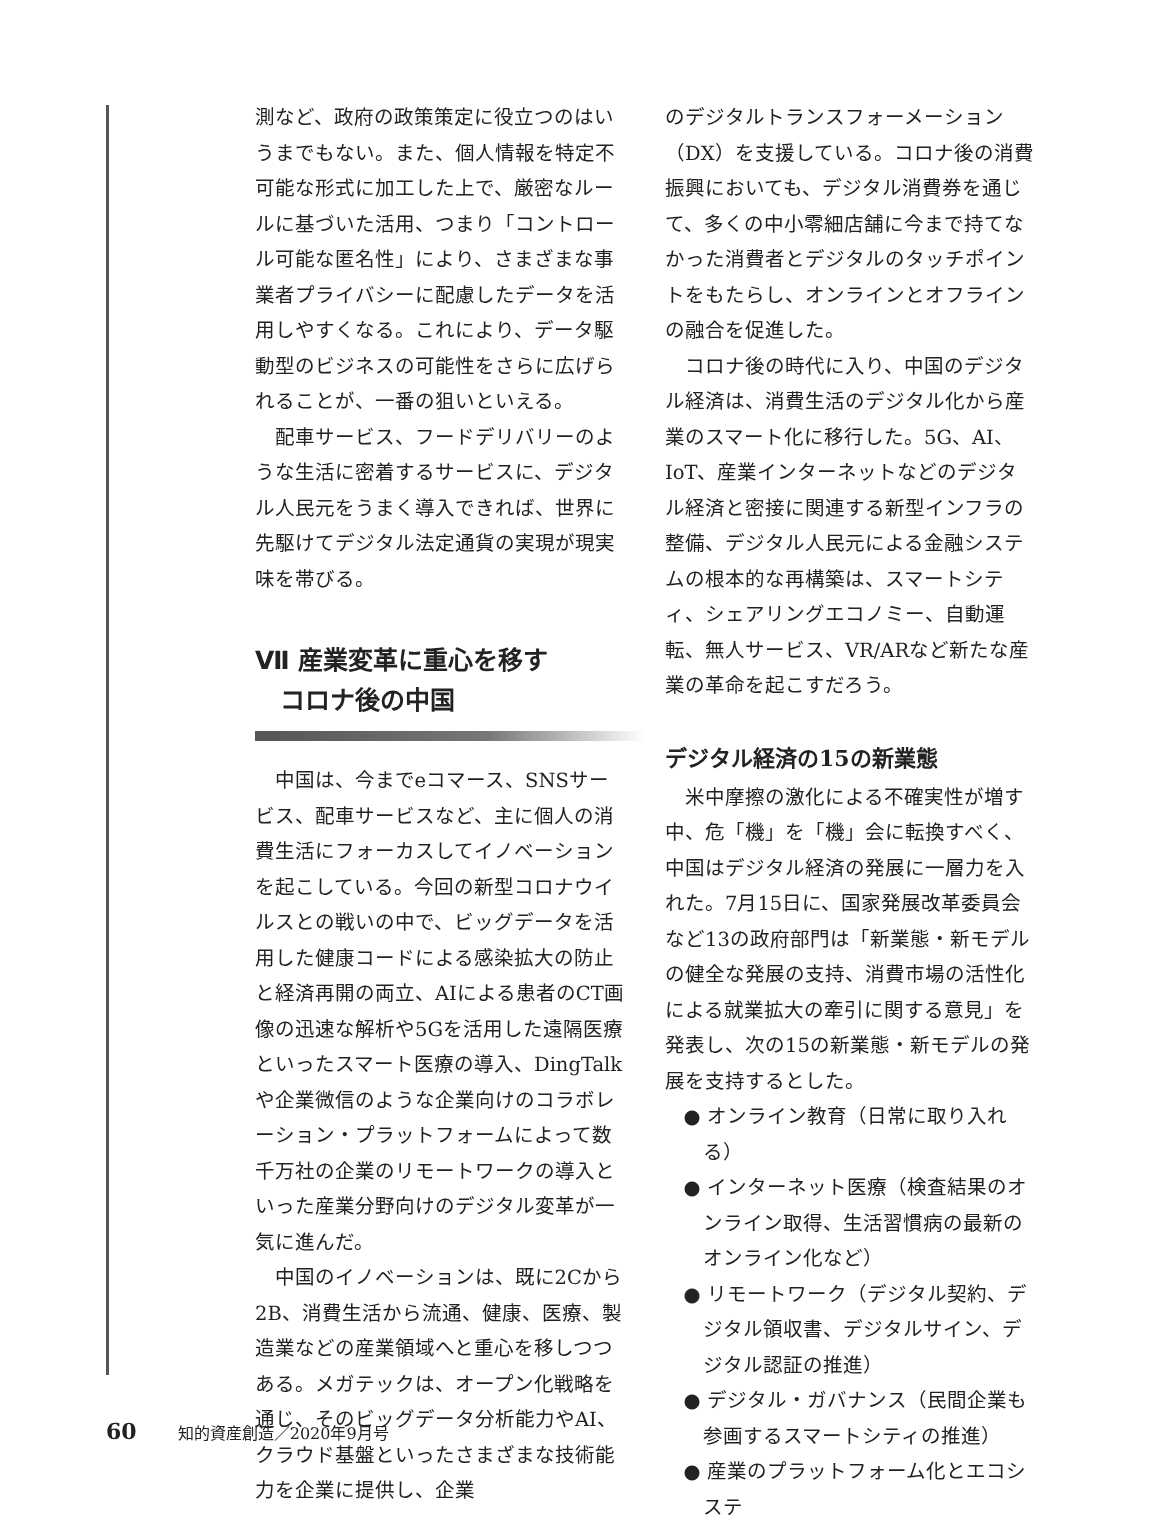測など、政府の政策策定に役立つのはいうまでもない。また、個人情報を特定不可能な形式に加工した上で、厳密なルールに基づいた活用、つまり「コントロール可能な匿名性」により、さまざまな事業者プライバシーに配慮したデータを活用しやすくなる。これにより、データ駆動型のビジネスの可能性をさらに広げられることが、一番の狙いといえる。
配車サービス、フードデリバリーのような生活に密着するサービスに、デジタル人民元をうまく導入できれば、世界に先駆けてデジタル法定通貨の実現が現実味を帯びる。
Ⅶ 産業変革に重心を移す
　コロナ後の中国
中国は、今までeコマース、SNSサービス、配車サービスなど、主に個人の消費生活にフォーカスしてイノベーションを起こしている。今回の新型コロナウイルスとの戦いの中で、ビッグデータを活用した健康コードによる感染拡大の防止と経済再開の両立、AIによる患者のCT画像の迅速な解析や5Gを活用した遠隔医療といったスマート医療の導入、DingTalkや企業微信のような企業向けのコラボレーション・プラットフォームによって数千万社の企業のリモートワークの導入といった産業分野向けのデジタル変革が一気に進んだ。
中国のイノベーションは、既に2Cから2B、消費生活から流通、健康、医療、製造業などの産業領域へと重心を移しつつある。メガテックは、オープン化戦略を通じ、そのビッグデータ分析能力やAI、クラウド基盤といったさまざまな技術能力を企業に提供し、企業
のデジタルトランスフォーメーション（DX）を支援している。コロナ後の消費振興においても、デジタル消費券を通じて、多くの中小零細店舗に今まで持てなかった消費者とデジタルのタッチポイントをもたらし、オンラインとオフラインの融合を促進した。
コロナ後の時代に入り、中国のデジタル経済は、消費生活のデジタル化から産業のスマート化に移行した。5G、AI、IoT、産業インターネットなどのデジタル経済と密接に関連する新型インフラの整備、デジタル人民元による金融システムの根本的な再構築は、スマートシティ、シェアリングエコノミー、自動運転、無人サービス、VR/ARなど新たな産業の革命を起こすだろう。
デジタル経済の15の新業態
米中摩擦の激化による不確実性が増す中、危「機」を「機」会に転換すべく、中国はデジタル経済の発展に一層力を入れた。7月15日に、国家発展改革委員会など13の政府部門は「新業態・新モデルの健全な発展の支持、消費市場の活性化による就業拡大の牽引に関する意見」を発表し、次の15の新業態・新モデルの発展を支持するとした。
● オンライン教育（日常に取り入れる）
● インターネット医療（検査結果のオンライン取得、生活習慣病の最新のオンライン化など）
● リモートワーク（デジタル契約、デジタル領収書、デジタルサイン、デジタル認証の推進）
● デジタル・ガバナンス（民間企業も参画するスマートシティの推進）
● 産業のプラットフォーム化とエコシステ
60 知的資産創造／2020年9月号